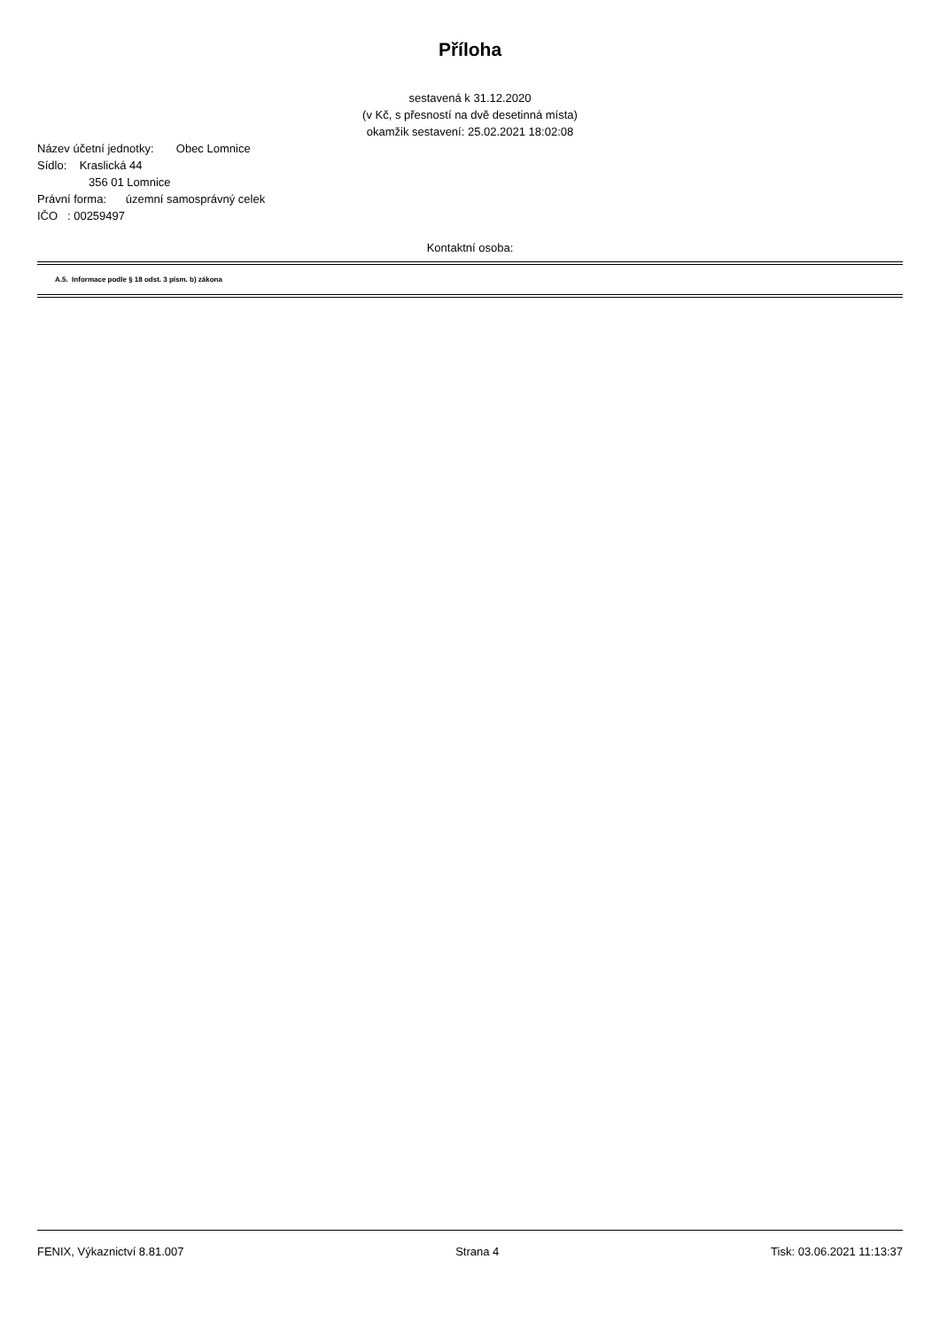Příloha
sestavená k 31.12.2020
(v Kč, s přesností na dvě desetinná místa)
okamžik sestavení: 25.02.2021 18:02:08
Název účetní jednotky: Obec Lomnice
Sídlo: Kraslická 44
356 01 Lomnice
Právní forma: územní samosprávný celek
IČO : 00259497
Kontaktní osoba:
A.5. Informace podle § 18 odst. 3 písm. b) zákona
FENIX, Výkaznictví 8.81.007 Strana 4 Tisk: 03.06.2021 11:13:37